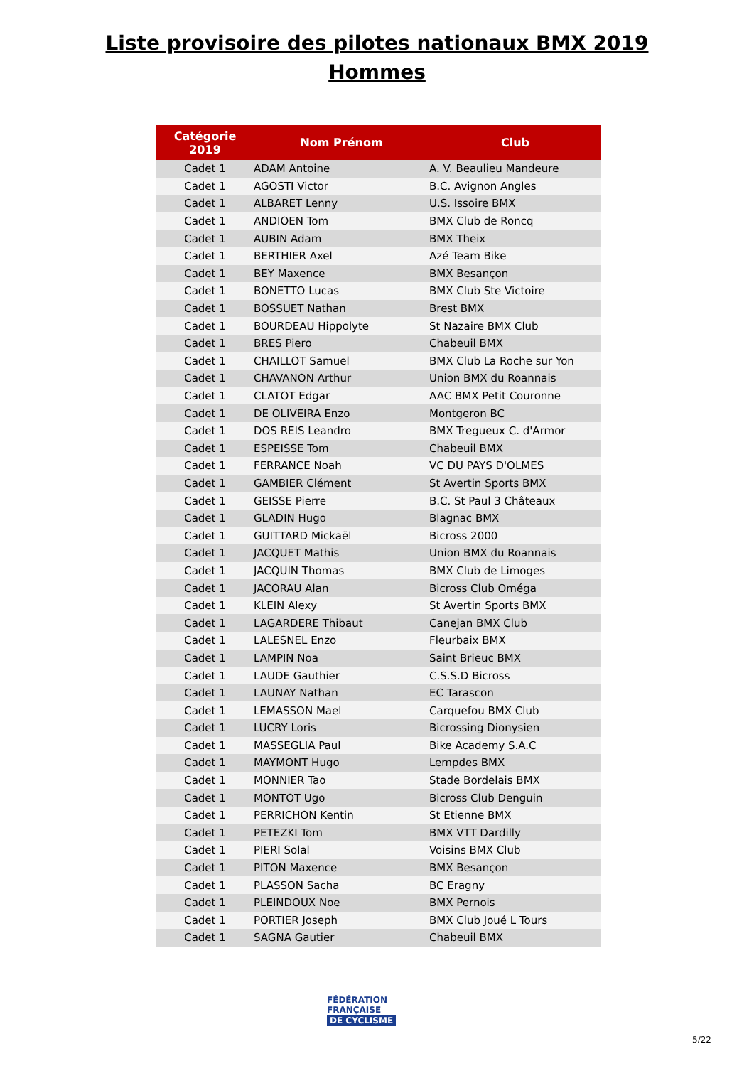Liste provisoire des pilotes nationaux BMX 2019
Hommes
| Catégorie 2019 | Nom Prénom | Club |
| --- | --- | --- |
| Cadet 1 | ADAM Antoine | A. V. Beaulieu Mandeure |
| Cadet 1 | AGOSTI Victor | B.C. Avignon Angles |
| Cadet 1 | ALBARET Lenny | U.S. Issoire BMX |
| Cadet 1 | ANDIOEN Tom | BMX Club de Roncq |
| Cadet 1 | AUBIN Adam | BMX Theix |
| Cadet 1 | BERTHIER Axel | Azé Team Bike |
| Cadet 1 | BEY Maxence | BMX Besançon |
| Cadet 1 | BONETTO Lucas | BMX Club Ste Victoire |
| Cadet 1 | BOSSUET Nathan | Brest BMX |
| Cadet 1 | BOURDEAU Hippolyte | St Nazaire BMX Club |
| Cadet 1 | BRES Piero | Chabeuil BMX |
| Cadet 1 | CHAILLOT Samuel | BMX Club La Roche sur Yon |
| Cadet 1 | CHAVANON Arthur | Union BMX du Roannais |
| Cadet 1 | CLATOT Edgar | AAC BMX Petit Couronne |
| Cadet 1 | DE OLIVEIRA Enzo | Montgeron BC |
| Cadet 1 | DOS REIS Leandro | BMX Tregueux C. d'Armor |
| Cadet 1 | ESPEISSE Tom | Chabeuil BMX |
| Cadet 1 | FERRANCE Noah | VC DU PAYS D'OLMES |
| Cadet 1 | GAMBIER Clément | St Avertin Sports BMX |
| Cadet 1 | GEISSE Pierre | B.C. St Paul 3 Châteaux |
| Cadet 1 | GLADIN Hugo | Blagnac BMX |
| Cadet 1 | GUITTARD Mickaël | Bicross 2000 |
| Cadet 1 | JACQUET Mathis | Union BMX du Roannais |
| Cadet 1 | JACQUIN Thomas | BMX Club de Limoges |
| Cadet 1 | JACORAU Alan | Bicross Club Oméga |
| Cadet 1 | KLEIN Alexy | St Avertin Sports BMX |
| Cadet 1 | LAGARDERE Thibaut | Canejan BMX Club |
| Cadet 1 | LALESNEL Enzo | Fleurbaix BMX |
| Cadet 1 | LAMPIN Noa | Saint Brieuc BMX |
| Cadet 1 | LAUDE Gauthier | C.S.S.D Bicross |
| Cadet 1 | LAUNAY Nathan | EC Tarascon |
| Cadet 1 | LEMASSON Mael | Carquefou BMX Club |
| Cadet 1 | LUCRY Loris | Bicrossing Dionysien |
| Cadet 1 | MASSEGLIA Paul | Bike Academy S.A.C |
| Cadet 1 | MAYMONT Hugo | Lempdes BMX |
| Cadet 1 | MONNIER Tao | Stade Bordelais BMX |
| Cadet 1 | MONTOT Ugo | Bicross Club Denguin |
| Cadet 1 | PERRICHON Kentin | St Etienne BMX |
| Cadet 1 | PETEZKI Tom | BMX VTT Dardilly |
| Cadet 1 | PIERI Solal | Voisins BMX Club |
| Cadet 1 | PITON Maxence | BMX Besançon |
| Cadet 1 | PLASSON Sacha | BC Eragny |
| Cadet 1 | PLEINDOUX Noe | BMX Pernois |
| Cadet 1 | PORTIER Joseph | BMX Club Joué L Tours |
| Cadet 1 | SAGNA Gautier | Chabeuil BMX |
FÉDÉRATION
FRANÇAISE
DE CYCLISME
5/22